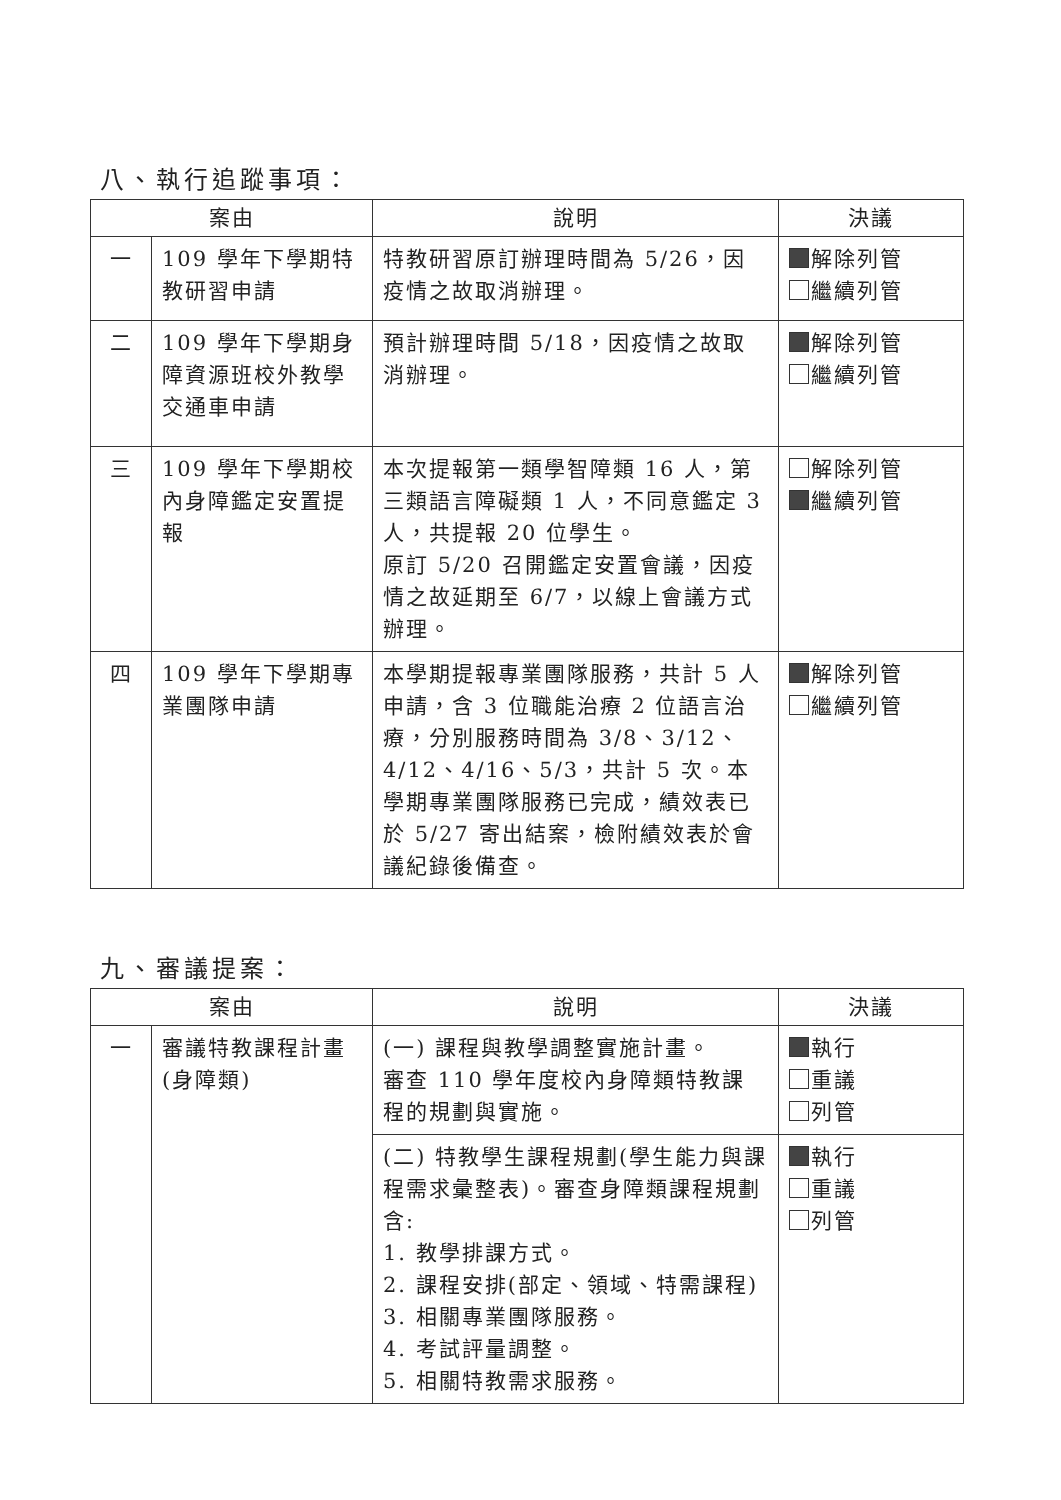八、執行追蹤事項：
| 案由 | | 說明 | 決議 |
| --- | --- | --- | --- |
| 一 | 109 學年下學期特教研習申請 | 特教研習原訂辦理時間為 5/26，因疫情之故取消辦理。 | 解除列管 繼續列管 |
| 二 | 109 學年下學期身障資源班校外教學交通車申請 | 預計辦理時間 5/18，因疫情之故取消辦理。 | 解除列管 繼續列管 |
| 三 | 109 學年下學期校內身障鑑定安置提報 | 本次提報第一類學智障類 16 人，第三類語言障礙類 1 人，不同意鑑定 3 人，共提報 20 位學生。 原訂 5/20 召開鑑定安置會議，因疫情之故延期至 6/7，以線上會議方式辦理。 | 解除列管 繼續列管 |
| 四 | 109 學年下學期專業團隊申請 | 本學期提報專業團隊服務，共計 5 人申請，含 3 位職能治療 2 位語言治療，分別服務時間為 3/8、3/12、4/12、4/16、5/3，共計 5 次。本學期專業團隊服務已完成，績效表已於 5/27 寄出結案，檢附績效表於會議紀錄後備查。 | 解除列管 繼續列管 |
九、審議提案：
| 案由 | | 說明 | 決議 |
| --- | --- | --- | --- |
| 一 | 審議特教課程計畫(身障類) | (一) 課程與教學調整實施計畫。 審查 110 學年度校內身障類特教課程的規劃與實施。 | 執行 重議 列管 |
| | | (二) 特教學生課程規劃(學生能力與課程需求彙整表)。審查身障類課程規劃含: 1. 教學排課方式。 2. 課程安排(部定、領域、特需課程) 3. 相關專業團隊服務。 4. 考試評量調整。 5. 相關特教需求服務。 | 執行 重議 列管 |